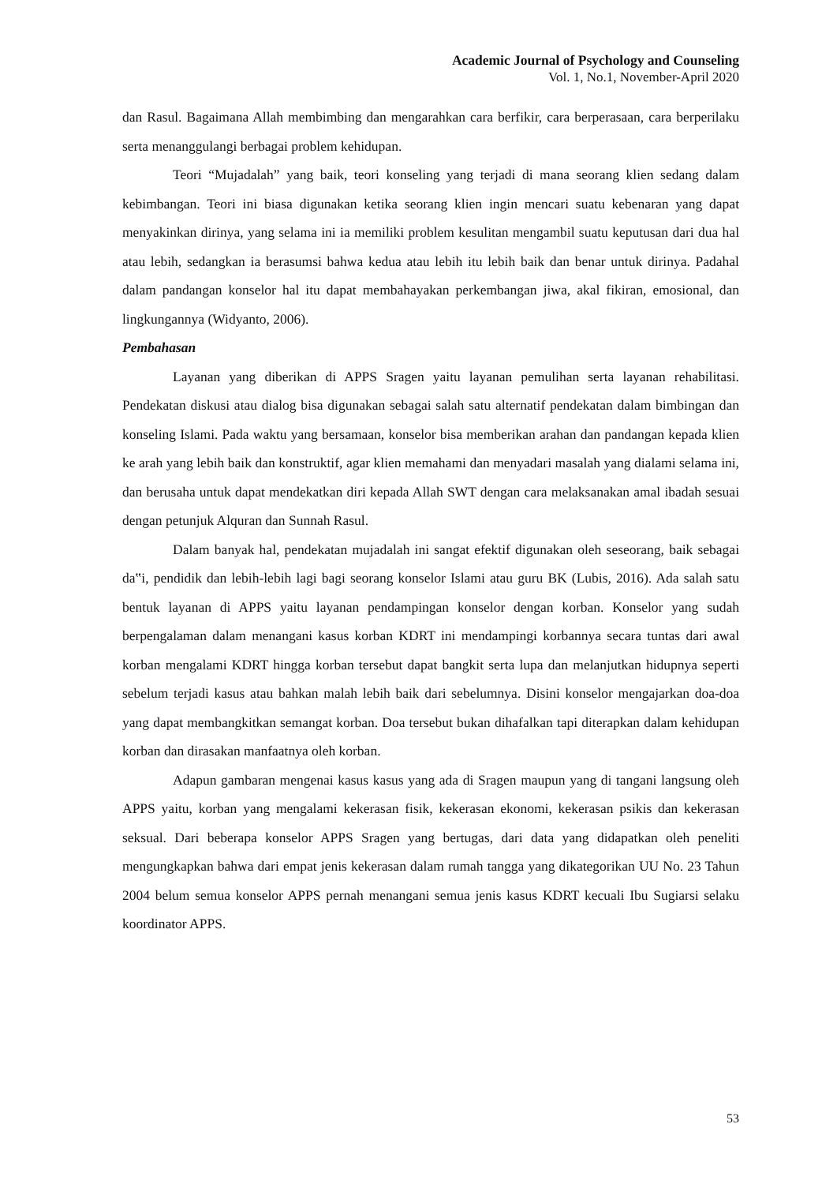Academic Journal of Psychology and Counseling
Vol. 1, No.1, November-April 2020
dan Rasul. Bagaimana Allah membimbing dan mengarahkan cara berfikir, cara berperasaan, cara berperilaku serta menanggulangi berbagai problem kehidupan.
Teori “Mujadalah” yang baik, teori konseling yang terjadi di mana seorang klien sedang dalam kebimbangan. Teori ini biasa digunakan ketika seorang klien ingin mencari suatu kebenaran yang dapat menyakinkan dirinya, yang selama ini ia memiliki problem kesulitan mengambil suatu keputusan dari dua hal atau lebih, sedangkan ia berasumsi bahwa kedua atau lebih itu lebih baik dan benar untuk dirinya. Padahal dalam pandangan konselor hal itu dapat membahayakan perkembangan jiwa, akal fikiran, emosional, dan lingkungannya (Widyanto, 2006).
Pembahasan
Layanan yang diberikan di APPS Sragen yaitu layanan pemulihan serta layanan rehabilitasi. Pendekatan diskusi atau dialog bisa digunakan sebagai salah satu alternatif pendekatan dalam bimbingan dan konseling Islami. Pada waktu yang bersamaan, konselor bisa memberikan arahan dan pandangan kepada klien ke arah yang lebih baik dan konstruktif, agar klien memahami dan menyadari masalah yang dialami selama ini, dan berusaha untuk dapat mendekatkan diri kepada Allah SWT dengan cara melaksanakan amal ibadah sesuai dengan petunjuk Alquran dan Sunnah Rasul.
Dalam banyak hal, pendekatan mujadalah ini sangat efektif digunakan oleh seseorang, baik sebagai da‟i, pendidik dan lebih-lebih lagi bagi seorang konselor Islami atau guru BK (Lubis, 2016). Ada salah satu bentuk layanan di APPS yaitu layanan pendampingan konselor dengan korban. Konselor yang sudah berpengalaman dalam menangani kasus korban KDRT ini mendampingi korbannya secara tuntas dari awal korban mengalami KDRT hingga korban tersebut dapat bangkit serta lupa dan melanjutkan hidupnya seperti sebelum terjadi kasus atau bahkan malah lebih baik dari sebelumnya. Disini konselor mengajarkan doa-doa yang dapat membangkitkan semangat korban. Doa tersebut bukan dihafalkan tapi diterapkan dalam kehidupan korban dan dirasakan manfaatnya oleh korban.
Adapun gambaran mengenai kasus kasus yang ada di Sragen maupun yang di tangani langsung oleh APPS yaitu, korban yang mengalami kekerasan fisik, kekerasan ekonomi, kekerasan psikis dan kekerasan seksual. Dari beberapa konselor APPS Sragen yang bertugas, dari data yang didapatkan oleh peneliti mengungkapkan bahwa dari empat jenis kekerasan dalam rumah tangga yang dikategorikan UU No. 23 Tahun 2004 belum semua konselor APPS pernah menangani semua jenis kasus KDRT kecuali Ibu Sugiarsi selaku koordinator APPS.
53